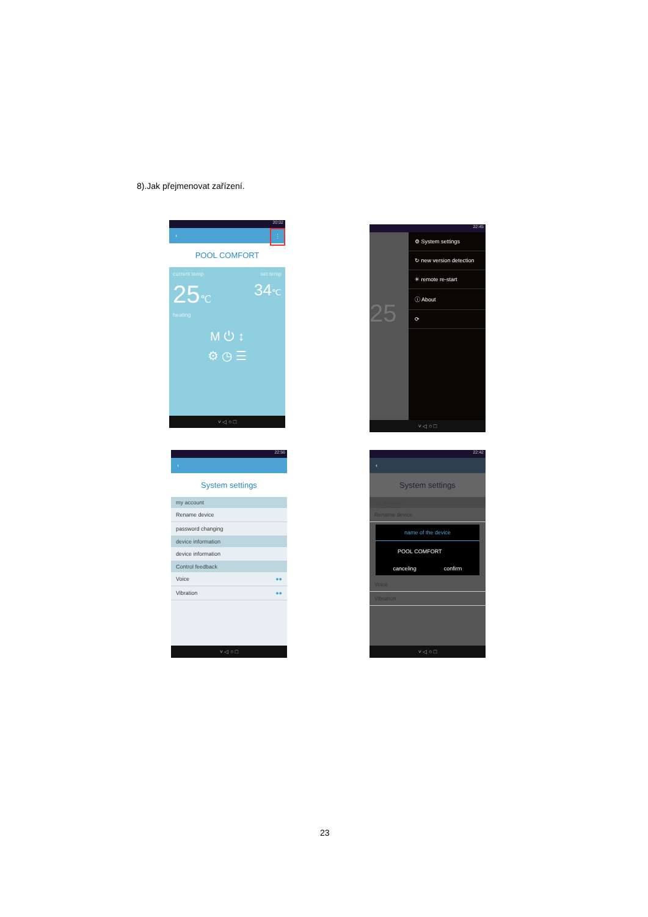8).Jak přejmenovat zařízení.
20:02
‹ ⋮
POOL COMFORT
current temp set temp
25℃ 34℃
heating
M ⏻ ↕
⚙ ◷ ☰
˅ ◁ ○ □
22:45
⚙ System settings
↻ new version detection
✳ remote re-start
ⓘ About
⟳
25
˅ ◁ ○ □
22:56
‹
System settings
my account
Rename device
password changing
device information
device information
Control feedback
Voice ●●
Vibration ●●
˅ ◁ ○ □
22:42
‹
System settings
my account
Rename device
name of the device
POOL COMFORT
canceling confirm
Voice
Vibration
˅ ◁ ○ □
23